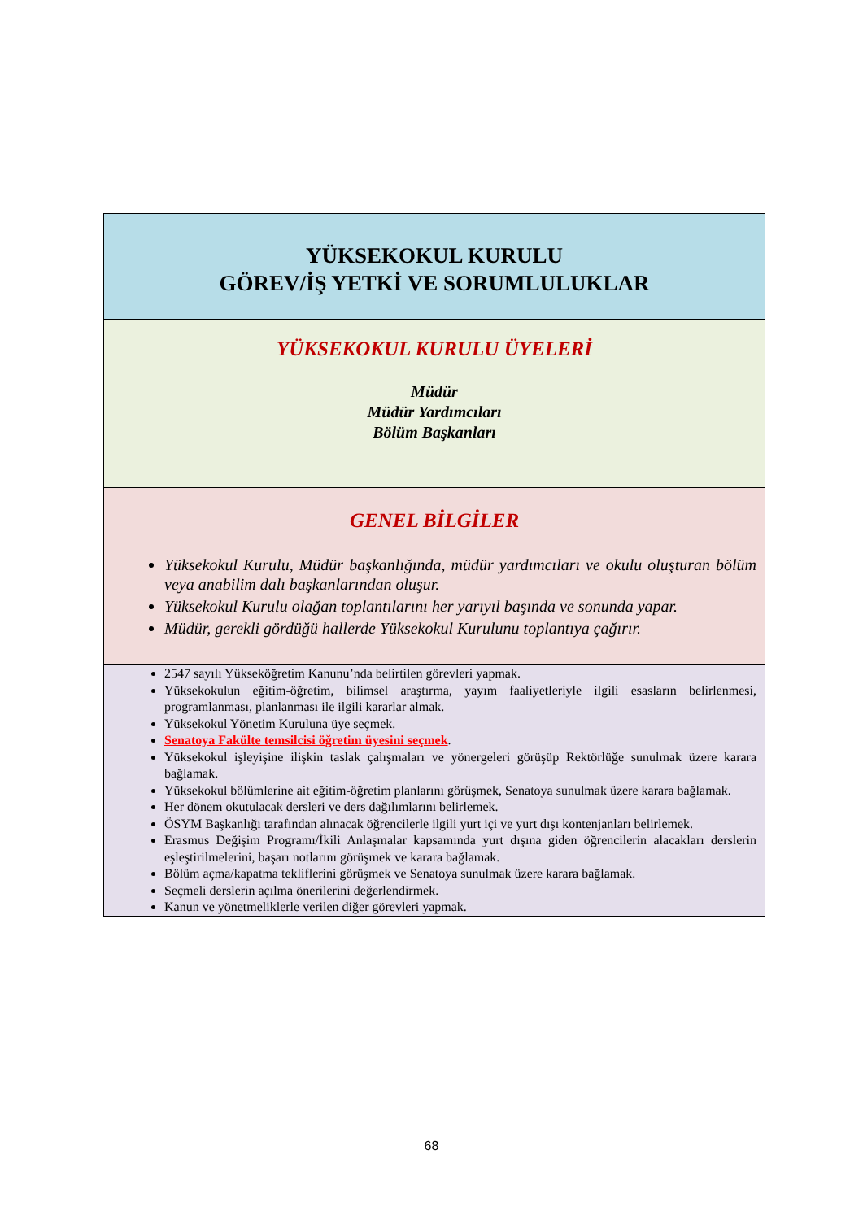YÜKSEKOKUL KURULU
GÖREV/İŞ YETKİ VE SORUMLULUKLAR
YÜKSEKOKUL KURULU ÜYELERİ
Müdür
Müdür Yardımcıları
Bölüm Başkanları
GENEL BİLGİLER
Yüksekokul Kurulu, Müdür başkanlığında, müdür yardımcıları ve okulu oluşturan bölüm veya anabilim dalı başkanlarından oluşur.
Yüksekokul Kurulu olağan toplantılarını her yarıyıl başında ve sonunda yapar.
Müdür, gerekli gördüğü hallerde Yüksekokul Kurulunu toplantıya çağırır.
2547 sayılı Yükseköğretim Kanunu’nda belirtilen görevleri yapmak.
Yüksekokulun eğitim-öğretim, bilimsel araştırma, yayım faaliyetleriyle ilgili esasların belirlenmesi, programlanması, planlanması ile ilgili kararlar almak.
Yüksekokul Yönetim Kuruluna üye seçmek.
Senatoya Fakülte temsilcisi öğretim üyesini seçmek.
Yüksekokul işleyişine ilişkin taslak çalışmaları ve yönergeleri görüşüp Rektörlüğe sunulmak üzere karara bağlamak.
Yüksekokul bölümlerine ait eğitim-öğretim planlarını görüşmek, Senatoya sunulmak üzere karara bağlamak.
Her dönem okutulacak dersleri ve ders dağılımlarını belirlemek.
ÖSYM Başkanlığı tarafından alınacak öğrencilerle ilgili yurt içi ve yurt dışı kontenjanları belirlemek.
Erasmus Değişim Programı/İkili Anlaşmalar kapsamında yurt dışına giden öğrencilerin alacakları derslerin eşleştirilmelerini, başarı notlarını görüşmek ve karara bağlamak.
Bölüm açma/kapatma tekliflerini görüşmek ve Senatoya sunulmak üzere karara bağlamak.
Seçmeli derslerin açılma önerilerini değerlendirmek.
Kanun ve yönetmeliklerle verilen diğer görevleri yapmak.
68